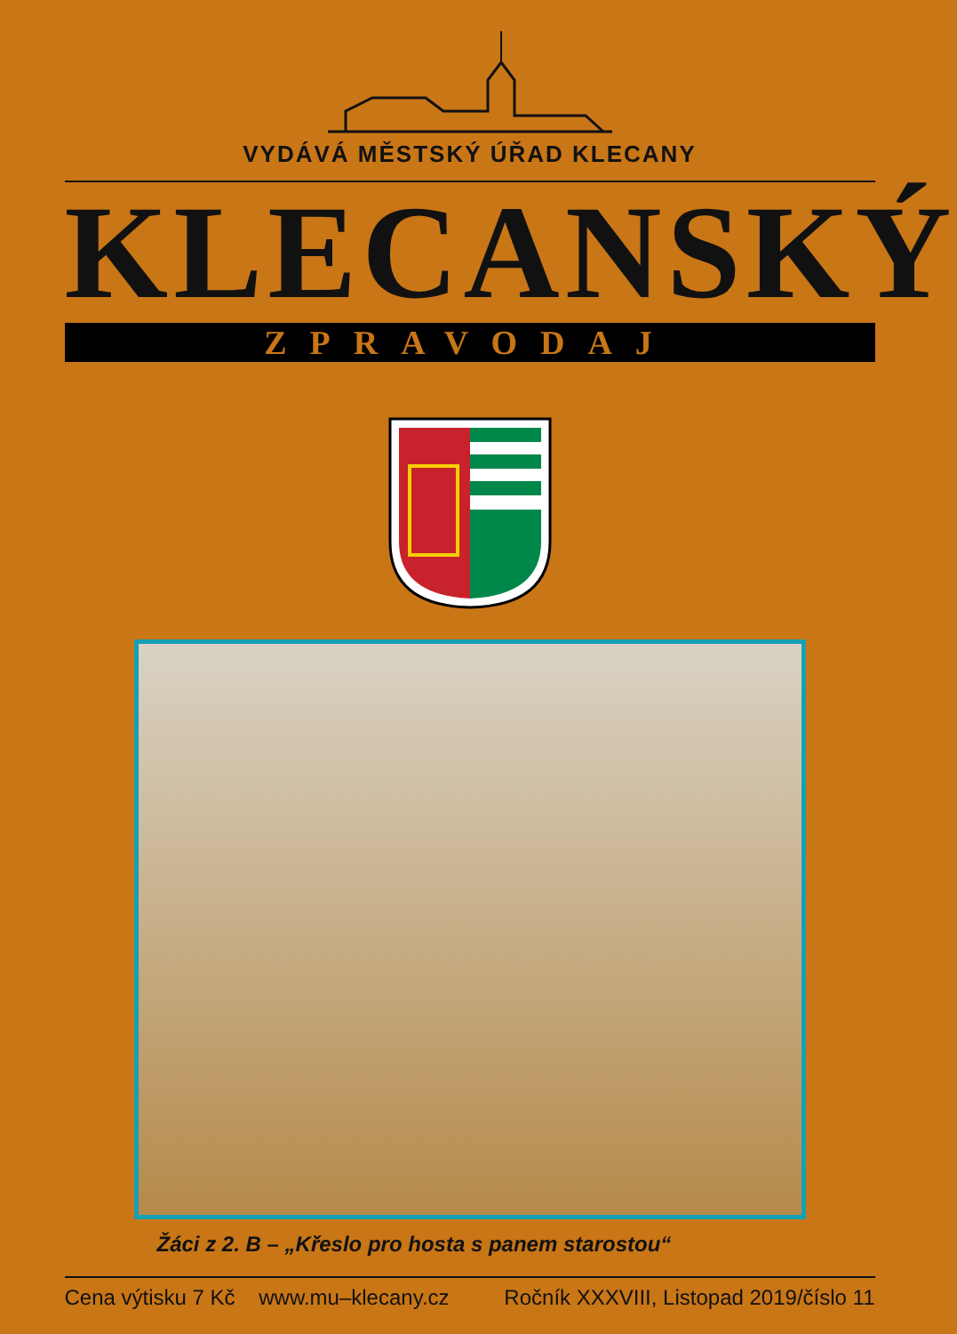VYDÁVÁ MĚSTSKÝ ÚŘAD KLECANY
KLECANSKÝ
ZPRAVODAJ
Žáci z 2. B – „Křeslo pro hosta s panem starostou“
Cena výtisku 7 Kč www.mu–klecany.cz Ročník XXXVIII, Listopad 2019/číslo 11